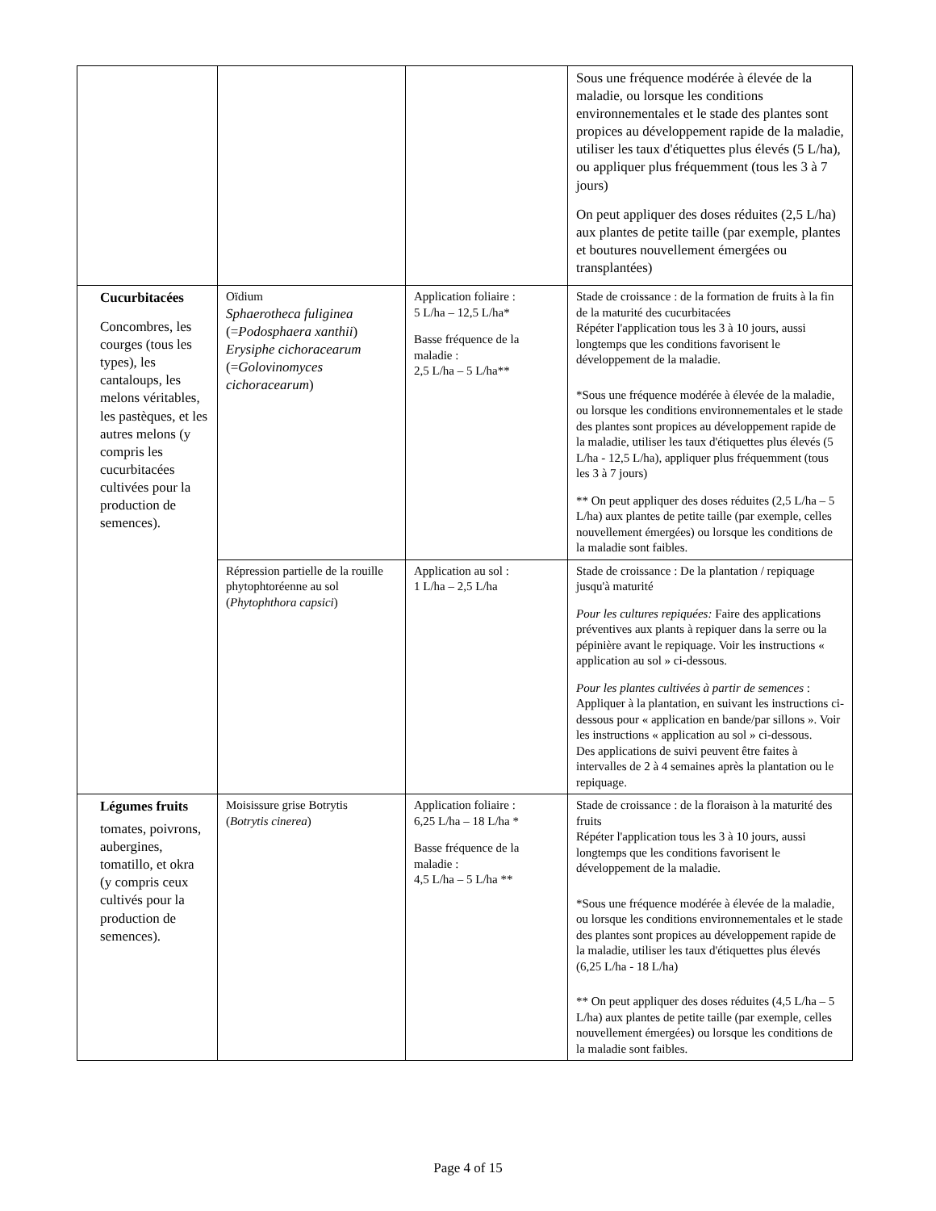| | | | Sous une fréquence modérée à élevée de la maladie, ou lorsque les conditions environnementales et le stade des plantes sont propices au développement rapide de la maladie, utiliser les taux d'étiquettes plus élevés (5 L/ha), ou appliquer plus fréquemment (tous les 3 à 7 jours) On peut appliquer des doses réduites (2,5 L/ha) aux plantes de petite taille (par exemple, plantes et boutures nouvellement émergées ou transplantées) |
| Cucurbitacées Concombres, les courges (tous les types), les cantaloups, les melons véritables, les pastèques, et les autres melons (y compris les cucurbitacées cultivées pour la production de semences). | Oïdium Sphaerotheca fuliginea (= Podosphaera xanthii ) Erysiphe cichoracearum (= Golovinomyces cichoracearum ) | Application foliaire : 5 L/ha – 12,5 L/ha* Basse fréquence de la maladie : 2,5 L/ha – 5 L/ha** | Stade de croissance : de la formation de fruits à la fin de la maturité des cucurbitacées Répéter l'application tous les 3 à 10 jours, aussi longtemps que les conditions favorisent le développement de la maladie. *Sous une fréquence modérée à élevée de la maladie, ou lorsque les conditions environnementales et le stade des plantes sont propices au développement rapide de la maladie, utiliser les taux d'étiquettes plus élevés (5 L/ha - 12,5 L/ha), appliquer plus fréquemment (tous les 3 à 7 jours) ** On peut appliquer des doses réduites (2,5 L/ha – 5 L/ha) aux plantes de petite taille (par exemple, celles nouvellement émergées) ou lorsque les conditions de la maladie sont faibles. |
| | Répression partielle de la rouille phytophtoréenne au sol ( Phytophthora capsici ) | Application au sol : 1 L/ha – 2,5 L/ha | Stade de croissance : De la plantation / repiquage jusqu'à maturité Pour les cultures repiquées: Faire des applications préventives aux plants à repiquer dans la serre ou la pépinière avant le repiquage. Voir les instructions « application au sol » ci-dessous. Pour les plantes cultivées à partir de semences : Appliquer à la plantation, en suivant les instructions ci-dessous pour « application en bande/par sillons ». Voir les instructions « application au sol » ci-dessous. Des applications de suivi peuvent être faites à intervalles de 2 à 4 semaines après la plantation ou le repiquage. |
| Légumes fruits tomates, poivrons, aubergines, tomatillo, et okra (y compris ceux cultivés pour la production de semences). | Moisissure grise Botrytis ( Botrytis cinerea ) | Application foliaire : 6,25 L/ha – 18 L/ha * Basse fréquence de la maladie : 4,5 L/ha – 5 L/ha ** | Stade de croissance : de la floraison à la maturité des fruits Répéter l'application tous les 3 à 10 jours, aussi longtemps que les conditions favorisent le développement de la maladie. *Sous une fréquence modérée à élevée de la maladie, ou lorsque les conditions environnementales et le stade des plantes sont propices au développement rapide de la maladie, utiliser les taux d'étiquettes plus élevés (6,25 L/ha - 18 L/ha) ** On peut appliquer des doses réduites (4,5 L/ha – 5 L/ha) aux plantes de petite taille (par exemple, celles nouvellement émergées) ou lorsque les conditions de la maladie sont faibles. |
Page 4 of 15